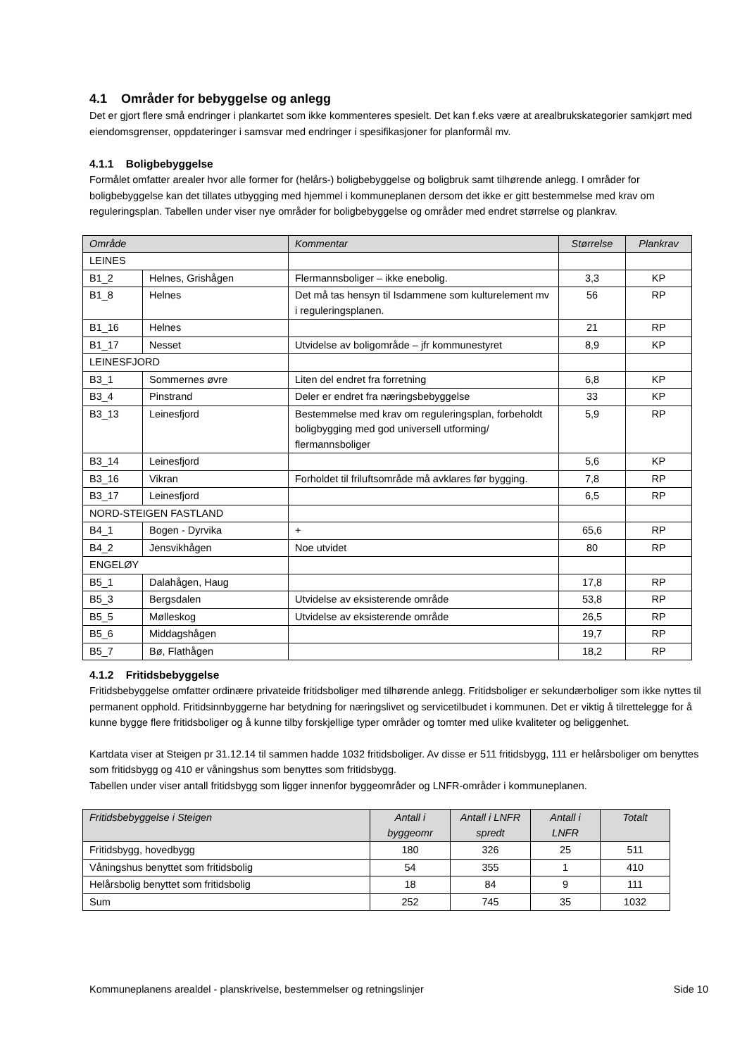4.1 Områder for bebyggelse og anlegg
Det er gjort flere små endringer i plankartet som ikke kommenteres spesielt. Det kan f.eks være at arealbrukskategorier samkjørt med eiendomsgrenser, oppdateringer i samsvar med endringer i spesifikasjoner for planformål mv.
4.1.1 Boligbebyggelse
Formålet omfatter arealer hvor alle former for (helårs-) boligbebyggelse og boligbruk samt tilhørende anlegg. I områder for boligbebyggelse kan det tillates utbygging med hjemmel i kommuneplanen dersom det ikke er gitt bestemmelse med krav om reguleringsplan. Tabellen under viser nye områder for boligbebyggelse og områder med endret størrelse og plankrav.
| Område | | Kommentar | Størrelse | Plankrav |
| --- | --- | --- | --- | --- |
| LEINES | | | | |
| B1_2 | Helnes, Grishågen | Flermannsboliger – ikke enebolig. | 3,3 | KP |
| B1_8 | Helnes | Det må tas hensyn til Isdammene som kulturelement mv i reguleringsplanen. | 56 | RP |
| B1_16 | Helnes | | 21 | RP |
| B1_17 | Nesset | Utvidelse av boligområde – jfr kommunestyret | 8,9 | KP |
| LEINESFJORD | | | | |
| B3_1 | Sommernes øvre | Liten del endret fra forretning | 6,8 | KP |
| B3_4 | Pinstrand | Deler er endret fra næringsbebyggelse | 33 | KP |
| B3_13 | Leinesfjord | Bestemmelse med krav om reguleringsplan, forbeholdt boligbygging med god universell utforming/ flermannsboliger | 5,9 | RP |
| B3_14 | Leinesfjord | | 5,6 | KP |
| B3_16 | Vikran | Forholdet til friluftsområde må avklares før bygging. | 7,8 | RP |
| B3_17 | Leinesfjord | | 6,5 | RP |
| NORD-STEIGEN FASTLAND | | | | |
| B4_1 | Bogen - Dyrvika | + | 65,6 | RP |
| B4_2 | Jensvikhågen | Noe utvidet | 80 | RP |
| ENGELØY | | | | |
| B5_1 | Dalahågen, Haug | | 17,8 | RP |
| B5_3 | Bergsdalen | Utvidelse av eksisterende område | 53,8 | RP |
| B5_5 | Mølleskog | Utvidelse av eksisterende område | 26,5 | RP |
| B5_6 | Middagshågen | | 19,7 | RP |
| B5_7 | Bø, Flathågen | | 18,2 | RP |
4.1.2 Fritidsbebyggelse
Fritidsbebyggelse omfatter ordinære privateide fritidsboliger med tilhørende anlegg. Fritidsboliger er sekundærboliger som ikke nyttes til permanent opphold. Fritidsinnbyggerne har betydning for næringslivet og servicetilbudet i kommunen. Det er viktig å tilrettelegge for å kunne bygge flere fritidsboliger og å kunne tilby forskjellige typer områder og tomter med ulike kvaliteter og beliggenhet.
Kartdata viser at Steigen pr 31.12.14 til sammen hadde 1032 fritidsboliger. Av disse er 511 fritidsbygg, 111 er helårsboliger om benyttes som fritidsbygg og 410 er våningshus som benyttes som fritidsbygg.
Tabellen under viser antall fritidsbygg som ligger innenfor byggeområder og LNFR-områder i kommuneplanen.
| Fritidsbebyggelse i Steigen | Antall i byggeomr | Antall i LNFR spredt | Antall i LNFR | Totalt |
| --- | --- | --- | --- | --- |
| Fritidsbygg, hovedbygg | 180 | 326 | 25 | 511 |
| Våningshus benyttet som fritidsbolig | 54 | 355 | 1 | 410 |
| Helårsbolig benyttet som fritidsbolig | 18 | 84 | 9 | 111 |
| Sum | 252 | 745 | 35 | 1032 |
Kommuneplanens arealdel - planskrivelse, bestemmelser og retningslinjer Side 10